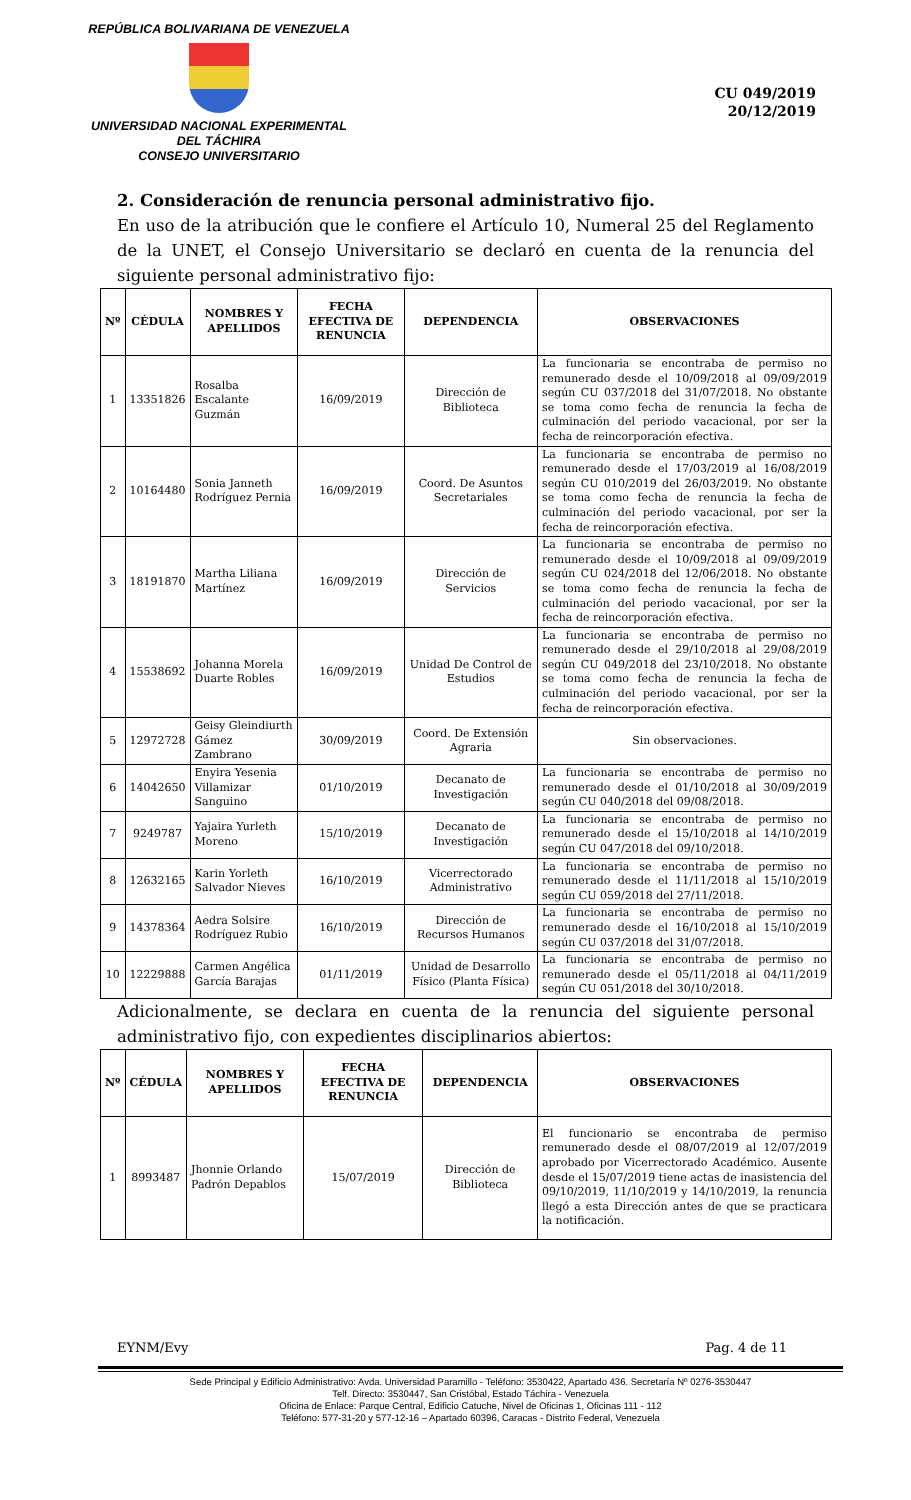REPÚBLICA BOLIVARIANA DE VENEZUELA
UNIVERSIDAD NACIONAL EXPERIMENTAL
DEL TÁCHIRA
CONSEJO UNIVERSITARIO
CU 049/2019
20/12/2019
2. Consideración de renuncia personal administrativo fijo.
En uso de la atribución que le confiere el Artículo 10, Numeral 25 del Reglamento de la UNET, el Consejo Universitario se declaró en cuenta de la renuncia del siguiente personal administrativo fijo:
| Nº | CÉDULA | NOMBRES Y APELLIDOS | FECHA EFECTIVA DE RENUNCIA | DEPENDENCIA | OBSERVACIONES |
| --- | --- | --- | --- | --- | --- |
| 1 | 13351826 | Rosalba Escalante Guzmán | 16/09/2019 | Dirección de Biblioteca | La funcionaria se encontraba de permiso no remunerado desde el 10/09/2018 al 09/09/2019 según CU 037/2018 del 31/07/2018. No obstante se toma como fecha de renuncia la fecha de culminación del periodo vacacional, por ser la fecha de reincorporación efectiva. |
| 2 | 10164480 | Sonia Janneth Rodríguez Pernia | 16/09/2019 | Coord. De Asuntos Secretariales | La funcionaria se encontraba de permiso no remunerado desde el 17/03/2019 al 16/08/2019 según CU 010/2019 del 26/03/2019. No obstante se toma como fecha de renuncia la fecha de culminación del periodo vacacional, por ser la fecha de reincorporación efectiva. |
| 3 | 18191870 | Martha Liliana Martínez | 16/09/2019 | Dirección de Servicios | La funcionaria se encontraba de permiso no remunerado desde el 10/09/2018 al 09/09/2019 según CU 024/2018 del 12/06/2018. No obstante se toma como fecha de renuncia la fecha de culminación del periodo vacacional, por ser la fecha de reincorporación efectiva. |
| 4 | 15538692 | Johanna Morela Duarte Robles | 16/09/2019 | Unidad De Control de Estudios | La funcionaria se encontraba de permiso no remunerado desde el 29/10/2018 al 29/08/2019 según CU 049/2018 del 23/10/2018. No obstante se toma como fecha de renuncia la fecha de culminación del periodo vacacional, por ser la fecha de reincorporación efectiva. |
| 5 | 12972728 | Geisy Gleindiurth Gámez Zambrano | 30/09/2019 | Coord. De Extensión Agraria | Sin observaciones. |
| 6 | 14042650 | Enyira Yesenia Villamizar Sanguino | 01/10/2019 | Decanato de Investigación | La funcionaria se encontraba de permiso no remunerado desde el 01/10/2018 al 30/09/2019 según CU 040/2018 del 09/08/2018. |
| 7 | 9249787 | Yajaira Yurleth Moreno | 15/10/2019 | Decanato de Investigación | La funcionaria se encontraba de permiso no remunerado desde el 15/10/2018 al 14/10/2019 según CU 047/2018 del 09/10/2018. |
| 8 | 12632165 | Karin Yorleth Salvador Nieves | 16/10/2019 | Vicerrectorado Administrativo | La funcionaria se encontraba de permiso no remunerado desde el 11/11/2018 al 15/10/2019 según CU 059/2018 del 27/11/2018. |
| 9 | 14378364 | Aedra Solsire Rodríguez Rubio | 16/10/2019 | Dirección de Recursos Humanos | La funcionaria se encontraba de permiso no remunerado desde el 16/10/2018 al 15/10/2019 según CU 037/2018 del 31/07/2018. |
| 10 | 12229888 | Carmen Angélica García Barajas | 01/11/2019 | Unidad de Desarrollo Físico (Planta Física) | La funcionaria se encontraba de permiso no remunerado desde el 05/11/2018 al 04/11/2019 según CU 051/2018 del 30/10/2018. |
Adicionalmente, se declara en cuenta de la renuncia del siguiente personal administrativo fijo, con expedientes disciplinarios abiertos:
| Nº | CÉDULA | NOMBRES Y APELLIDOS | FECHA EFECTIVA DE RENUNCIA | DEPENDENCIA | OBSERVACIONES |
| --- | --- | --- | --- | --- | --- |
| 1 | 8993487 | Jhonnie Orlando Padrón Depablos | 15/07/2019 | Dirección de Biblioteca | El funcionario se encontraba de permiso remunerado desde el 08/07/2019 al 12/07/2019 aprobado por Vicerrectorado Académico. Ausente desde el 15/07/2019 tiene actas de inasistencia del 09/10/2019, 11/10/2019 y 14/10/2019, la renuncia llegó a esta Dirección antes de que se practicara la notificación. |
EYNM/Evy Pag. 4 de 11
Sede Principal y Edificio Administrativo: Avda. Universidad Paramillo - Teléfono: 3530422, Apartado 436. Secretaría Nº 0276-3530447
Telf. Directo: 3530447, San Cristóbal, Estado Táchira - Venezuela
Oficina de Enlace: Parque Central, Edificio Catuche, Nivel de Oficinas 1, Oficinas 111 - 112
Teléfono: 577-31-20 y 577-12-16 – Apartado 60396, Caracas - Distrito Federal, Venezuela